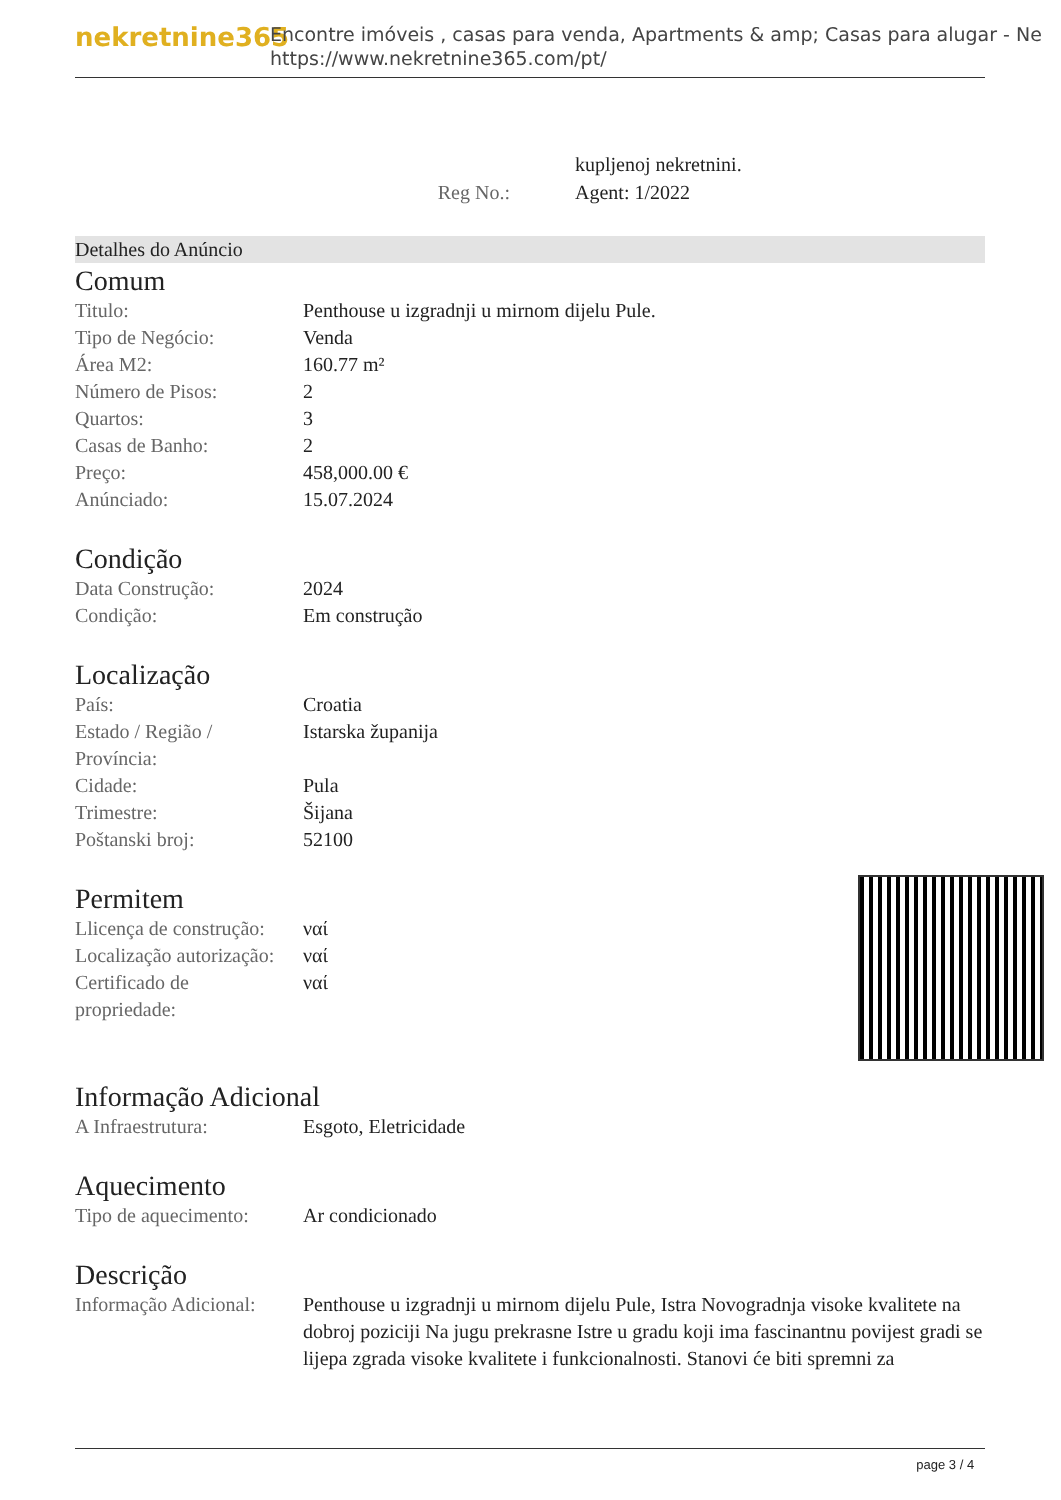nekretnine365
Encontre imóveis , casas para venda, Apartments & amp; Casas para alugar - Ne
https://www.nekretnine365.com/pt/
kupljenoj nekretnini.
Reg No.: Agent: 1/2022
Detalhes do Anúncio
Comum
| Titulo: | Penthouse u izgradnji u mirnom dijelu Pule. |
| Tipo de Negócio: | Venda |
| Área M2: | 160.77 m² |
| Número de Pisos: | 2 |
| Quartos: | 3 |
| Casas de Banho: | 2 |
| Preço: | 458,000.00 € |
| Anúnciado: | 15.07.2024 |
Condição
| Data Construção: | 2024 |
| Condição: | Em construção |
Localização
| País: | Croatia |
| Estado / Região / Província: | Istarska županija |
| Cidade: | Pula |
| Trimestre: | Šijana |
| Poštanski broj: | 52100 |
Permitem
| Llicença de construção: | ναί |
| Localização autorização: | ναί |
| Certificado de propriedade: | ναί |
Informação Adicional
| A Infraestrutura: | Esgoto, Eletricidade |
Aquecimento
| Tipo de aquecimento: | Ar condicionado |
Descrição
| Informação Adicional: | Penthouse u izgradnji u mirnom dijelu Pule, Istra Novogradnja visoke kvalitete na dobroj poziciji Na jugu prekrasne Istre u gradu koji ima fascinantnu povijest gradi se lijepa zgrada visoke kvalitete i funkcionalnosti. Stanovi će biti spremni za |
page 3 / 4